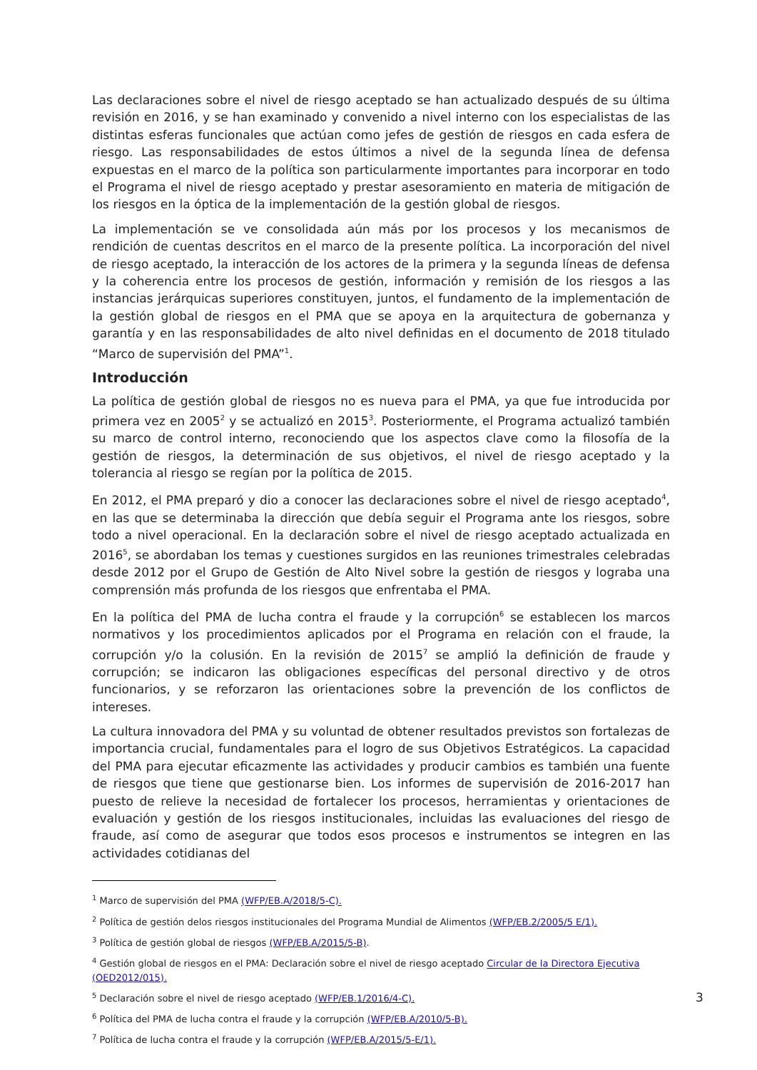Las declaraciones sobre el nivel de riesgo aceptado se han actualizado después de su última revisión en 2016, y se han examinado y convenido a nivel interno con los especialistas de las distintas esferas funcionales que actúan como jefes de gestión de riesgos en cada esfera de riesgo. Las responsabilidades de estos últimos a nivel de la segunda línea de defensa expuestas en el marco de la política son particularmente importantes para incorporar en todo el Programa el nivel de riesgo aceptado y prestar asesoramiento en materia de mitigación de los riesgos en la óptica de la implementación de la gestión global de riesgos.
La implementación se ve consolidada aún más por los procesos y los mecanismos de rendición de cuentas descritos en el marco de la presente política. La incorporación del nivel de riesgo aceptado, la interacción de los actores de la primera y la segunda líneas de defensa y la coherencia entre los procesos de gestión, información y remisión de los riesgos a las instancias jerárquicas superiores constituyen, juntos, el fundamento de la implementación de la gestión global de riesgos en el PMA que se apoya en la arquitectura de gobernanza y garantía y en las responsabilidades de alto nivel definidas en el documento de 2018 titulado “Marco de supervisión del PMA”<sup>1</sup>.
Introducción
La política de gestión global de riesgos no es nueva para el PMA, ya que fue introducida por primera vez en 2005<sup>2</sup> y se actualizó en 2015<sup>3</sup>. Posteriormente, el Programa actualizó también su marco de control interno, reconociendo que los aspectos clave como la filosofía de la gestión de riesgos, la determinación de sus objetivos, el nivel de riesgo aceptado y la tolerancia al riesgo se regían por la política de 2015.
En 2012, el PMA preparó y dio a conocer las declaraciones sobre el nivel de riesgo aceptado<sup>4</sup>, en las que se determinaba la dirección que debía seguir el Programa ante los riesgos, sobre todo a nivel operacional. En la declaración sobre el nivel de riesgo aceptado actualizada en 2016<sup>5</sup>, se abordaban los temas y cuestiones surgidos en las reuniones trimestrales celebradas desde 2012 por el Grupo de Gestión de Alto Nivel sobre la gestión de riesgos y lograba una comprensión más profunda de los riesgos que enfrentaba el PMA.
En la política del PMA de lucha contra el fraude y la corrupción<sup>6</sup> se establecen los marcos normativos y los procedimientos aplicados por el Programa en relación con el fraude, la corrupción y/o la colusión. En la revisión de 2015<sup>7</sup> se amplió la definición de fraude y corrupción; se indicaron las obligaciones específicas del personal directivo y de otros funcionarios, y se reforzaron las orientaciones sobre la prevención de los conflictos de intereses.
La cultura innovadora del PMA y su voluntad de obtener resultados previstos son fortalezas de importancia crucial, fundamentales para el logro de sus Objetivos Estratégicos. La capacidad del PMA para ejecutar eficazmente las actividades y producir cambios es también una fuente de riesgos que tiene que gestionarse bien. Los informes de supervisión de 2016-2017 han puesto de relieve la necesidad de fortalecer los procesos, herramientas y orientaciones de evaluación y gestión de los riesgos institucionales, incluidas las evaluaciones del riesgo de fraude, así como de asegurar que todos esos procesos e instrumentos se integren en las actividades cotidianas del
<sup>1</sup> Marco de supervisión del PMA (WFP/EB.A/2018/5-C).
<sup>2</sup> Política de gestión delos riesgos institucionales del Programa Mundial de Alimentos (WFP/EB.2/2005/5 E/1).
<sup>3</sup> Política de gestión global de riesgos (WFP/EB.A/2015/5-B).
<sup>4</sup> Gestión global de riesgos en el PMA: Declaración sobre el nivel de riesgo aceptado Circular de la Directora Ejecutiva (OED2012/015).
<sup>5</sup> Declaración sobre el nivel de riesgo aceptado (WFP/EB.1/2016/4-C).
<sup>6</sup> Política del PMA de lucha contra el fraude y la corrupción (WFP/EB.A/2010/5-B).
<sup>7</sup> Política de lucha contra el fraude y la corrupción (WFP/EB.A/2015/5-E/1).
3